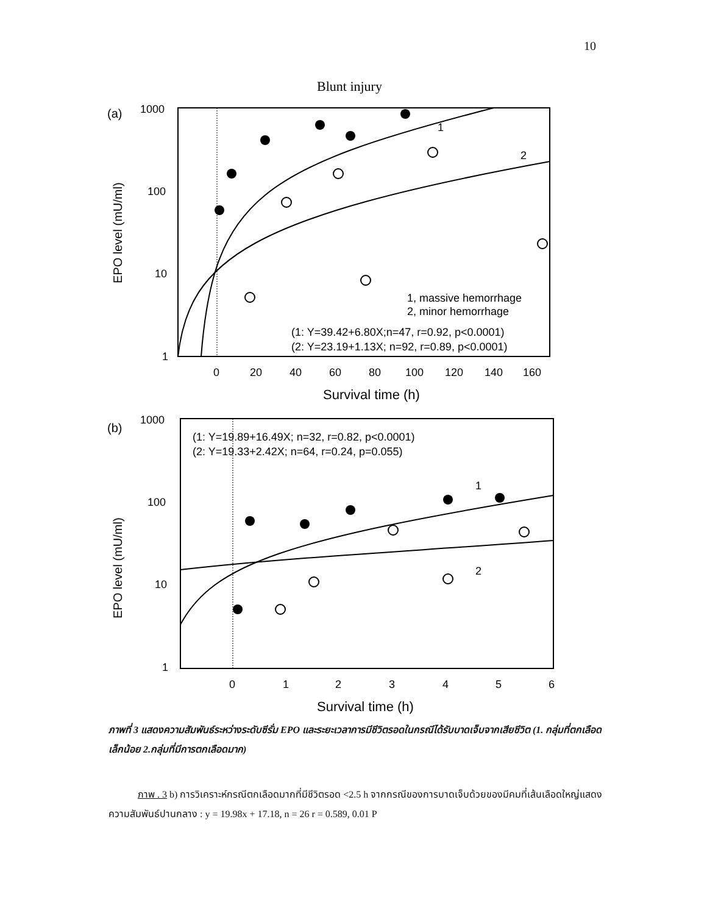10
Blunt injury
(a)
1000
100
10
1
0
20
40
60
80
100
120
140
160
Survival time (h)
EPO level (mU/ml)
1
2
1, massive hemorrhage
2, minor hemorrhage
(1: Y=39.42+6.80X;n=47, r=0.92, p<0.0001)
(2: Y=23.19+1.13X; n=92, r=0.89, p<0.0001)
(b)
1000
100
10
1
0
1
2
3
4
5
6
Survival time (h)
EPO level (mU/ml)
(1: Y=19.89+16.49X; n=32, r=0.82, p<0.0001)
(2: Y=19.33+2.42X; n=64, r=0.24, p=0.055)
1
2
ภาพที่ 3 แสดงความสัมพันธ์ระหว่างระดับซีรั่ม EPO และระยะเวลาการมีชีวิตรอดในกรณีได้รับบาดเจ็บจากเสียชีวิต (1. กลุ่มที่ตกเลือดเล็กน้อย 2.กลุ่มที่มีการตกเลือดมาก)
ภาพ . 3 b) การวิเคราะห์กรณีตกเลือดมากที่มีชีวิตรอด <2.5 h จากกรณีของการบาดเจ็บด้วยของมีคมที่เส้นเลือดใหญ่แสดงความสัมพันธ์ปานกลาง : y = 19.98x + 17.18, n = 26 r = 0.589, 0.01 P